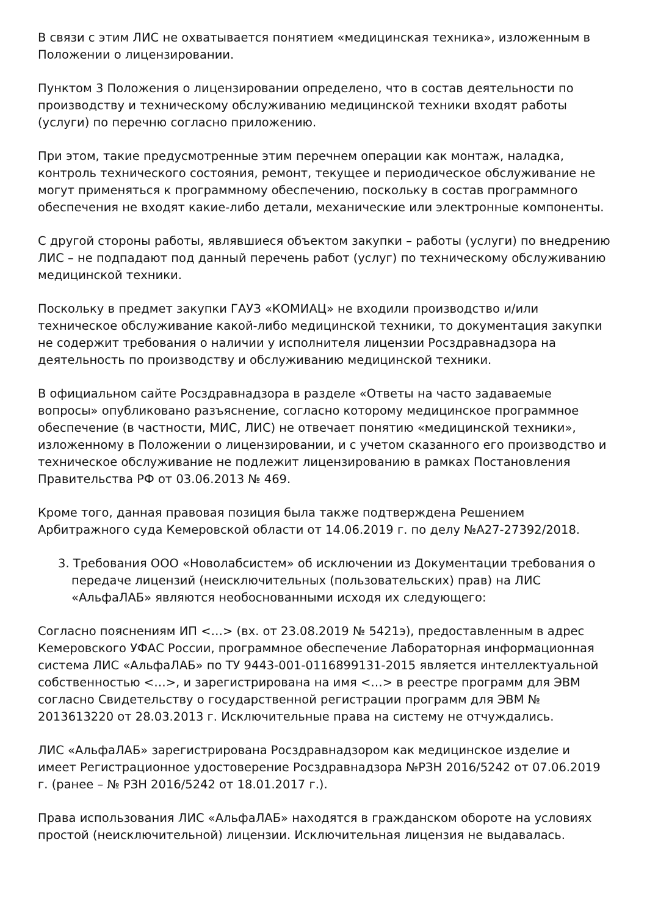В связи с этим ЛИС не охватывается понятием «медицинская техника», изложенным в Положении о лицензировании.
Пунктом 3 Положения о лицензировании определено, что в состав деятельности по производству и техническому обслуживанию медицинской техники входят работы (услуги) по перечню согласно приложению.
При этом, такие предусмотренные этим перечнем операции как монтаж, наладка, контроль технического состояния, ремонт, текущее и периодическое обслуживание не могут применяться к программному обеспечению, поскольку в состав программного обеспечения не входят какие-либо детали, механические или электронные компоненты.
С другой стороны работы, являвшиеся объектом закупки – работы (услуги) по внедрению ЛИС – не подпадают под данный перечень работ (услуг) по техническому обслуживанию медицинской техники.
Поскольку в предмет закупки ГАУЗ «КОМИАЦ» не входили производство и/или техническое обслуживание какой-либо медицинской техники, то документация закупки не содержит требования о наличии у исполнителя лицензии Росздравнадзора на деятельность по производству и обслуживанию медицинской техники.
В официальном сайте Росздравнадзора в разделе «Ответы на часто задаваемые вопросы» опубликовано разъяснение, согласно которому медицинское программное обеспечение (в частности, МИС, ЛИС) не отвечает понятию «медицинской техники», изложенному в Положении о лицензировании, и с учетом сказанного его производство и техническое обслуживание не подлежит лицензированию в рамках Постановления Правительства РФ от 03.06.2013 № 469.
Кроме того, данная правовая позиция была также подтверждена Решением Арбитражного суда Кемеровской области от 14.06.2019 г. по делу №А27-27392/2018.
3. Требования ООО «Новолабсистем» об исключении из Документации требования о передаче лицензий (неисключительных (пользовательских) прав) на ЛИС «АльфаЛАБ» являются необоснованными исходя их следующего:
Согласно пояснениям ИП <…> (вх. от 23.08.2019 № 5421э), предоставленным в адрес Кемеровского УФАС России, программное обеспечение Лабораторная информационная система ЛИС «АльфаЛАБ» по ТУ 9443-001-0116899131-2015 является интеллектуальной собственностью <…>, и зарегистрирована на имя <…> в реестре программ для ЭВМ согласно Свидетельству о государственной регистрации программ для ЭВМ № 2013613220 от 28.03.2013 г. Исключительные права на систему не отчуждались.
ЛИС «АльфаЛАБ» зарегистрирована Росздравнадзором как медицинское изделие и имеет Регистрационное удостоверение Росздравнадзора №РЗН 2016/5242 от 07.06.2019 г. (ранее – № РЗН 2016/5242 от 18.01.2017 г.).
Права использования ЛИС «АльфаЛАБ» находятся в гражданском обороте на условиях простой (неисключительной) лицензии. Исключительная лицензия не выдавалась.